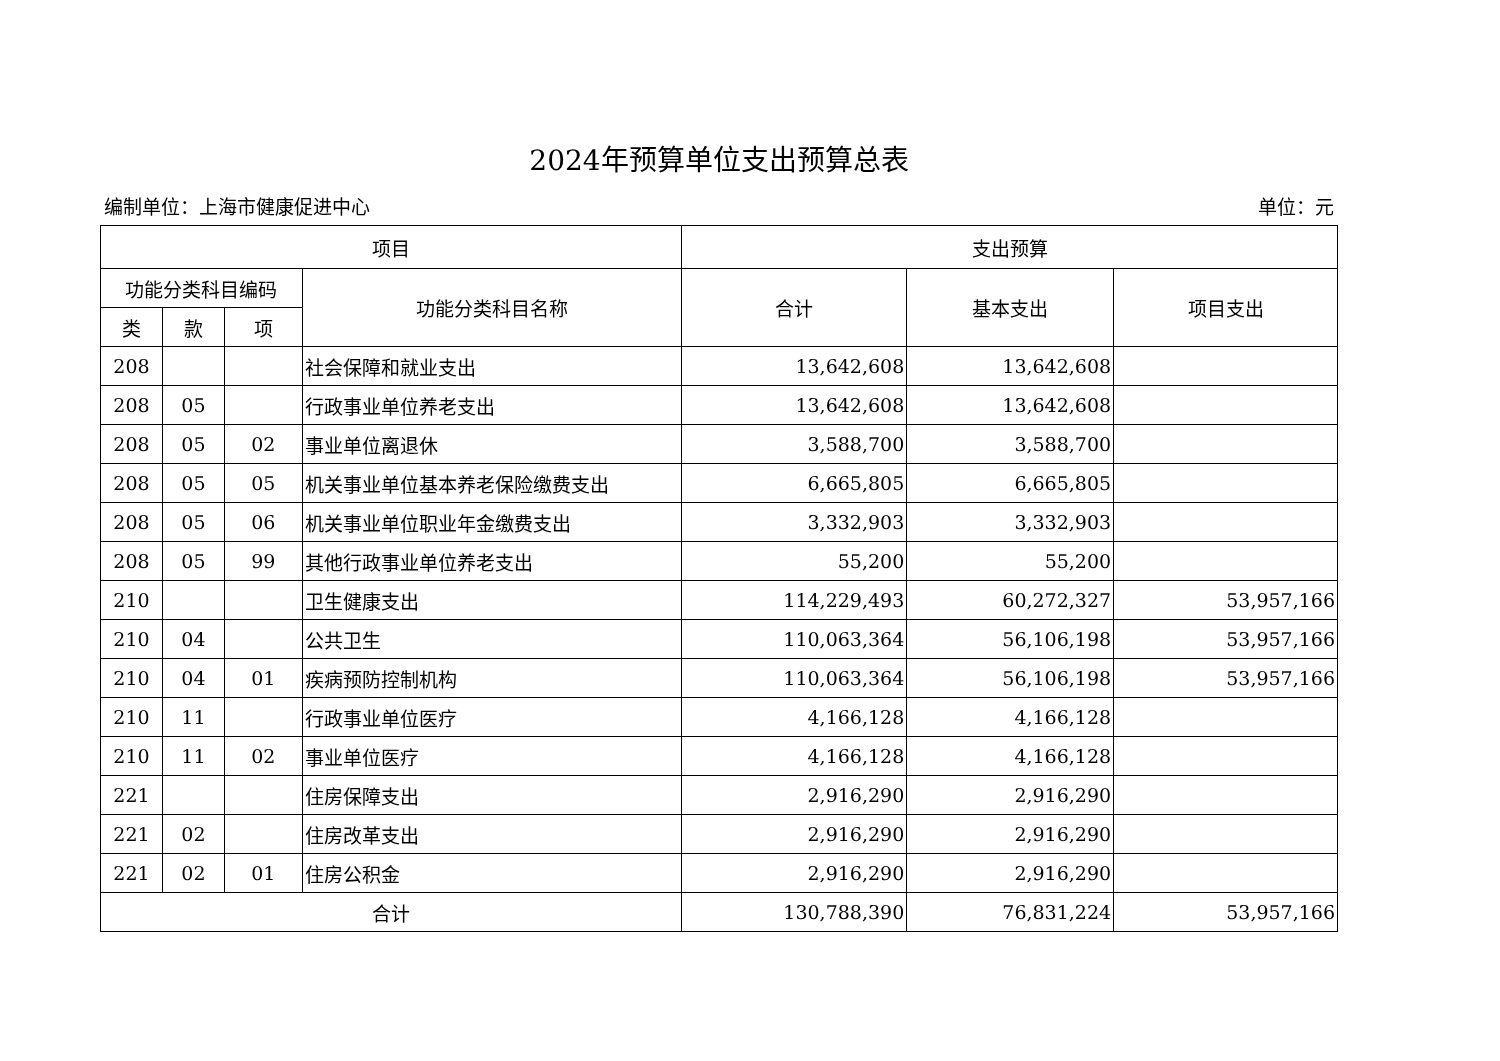2024年预算单位支出预算总表
编制单位：上海市健康促进中心 单位：元
| 项目 | | | | 支出预算 | | |
| --- | --- | --- | --- | --- | --- | --- |
| 功能分类科目编码 | | | 功能分类科目名称 | 合计 | 基本支出 | 项目支出 |
| 类 | 款 | 项 | | | | |
| 208 | | | 社会保障和就业支出 | 13,642,608 | 13,642,608 | |
| 208 | 05 | | 行政事业单位养老支出 | 13,642,608 | 13,642,608 | |
| 208 | 05 | 02 | 事业单位离退休 | 3,588,700 | 3,588,700 | |
| 208 | 05 | 05 | 机关事业单位基本养老保险缴费支出 | 6,665,805 | 6,665,805 | |
| 208 | 05 | 06 | 机关事业单位职业年金缴费支出 | 3,332,903 | 3,332,903 | |
| 208 | 05 | 99 | 其他行政事业单位养老支出 | 55,200 | 55,200 | |
| 210 | | | 卫生健康支出 | 114,229,493 | 60,272,327 | 53,957,166 |
| 210 | 04 | | 公共卫生 | 110,063,364 | 56,106,198 | 53,957,166 |
| 210 | 04 | 01 | 疾病预防控制机构 | 110,063,364 | 56,106,198 | 53,957,166 |
| 210 | 11 | | 行政事业单位医疗 | 4,166,128 | 4,166,128 | |
| 210 | 11 | 02 | 事业单位医疗 | 4,166,128 | 4,166,128 | |
| 221 | | | 住房保障支出 | 2,916,290 | 2,916,290 | |
| 221 | 02 | | 住房改革支出 | 2,916,290 | 2,916,290 | |
| 221 | 02 | 01 | 住房公积金 | 2,916,290 | 2,916,290 | |
| 合计 | | | | 130,788,390 | 76,831,224 | 53,957,166 |